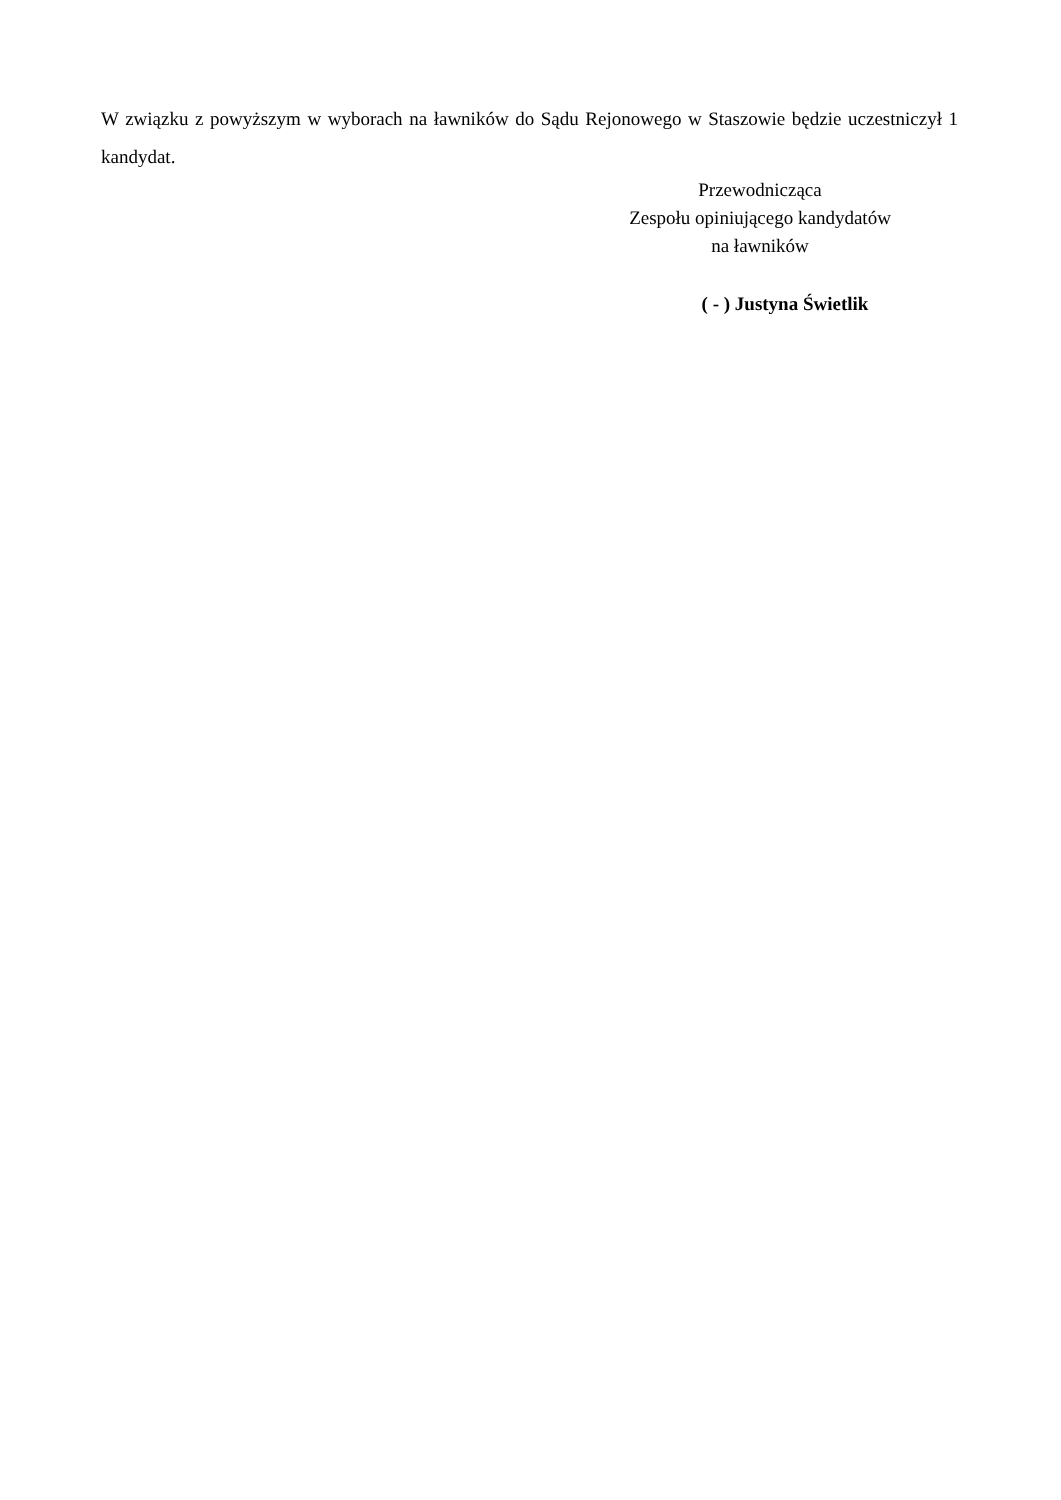W związku z powyższym w wyborach na ławników do Sądu Rejonowego w Staszowie będzie uczestniczył 1 kandydat.
Przewodnicząca
Zespołu opiniującego kandydatów
na ławników
( - ) Justyna Świetlik